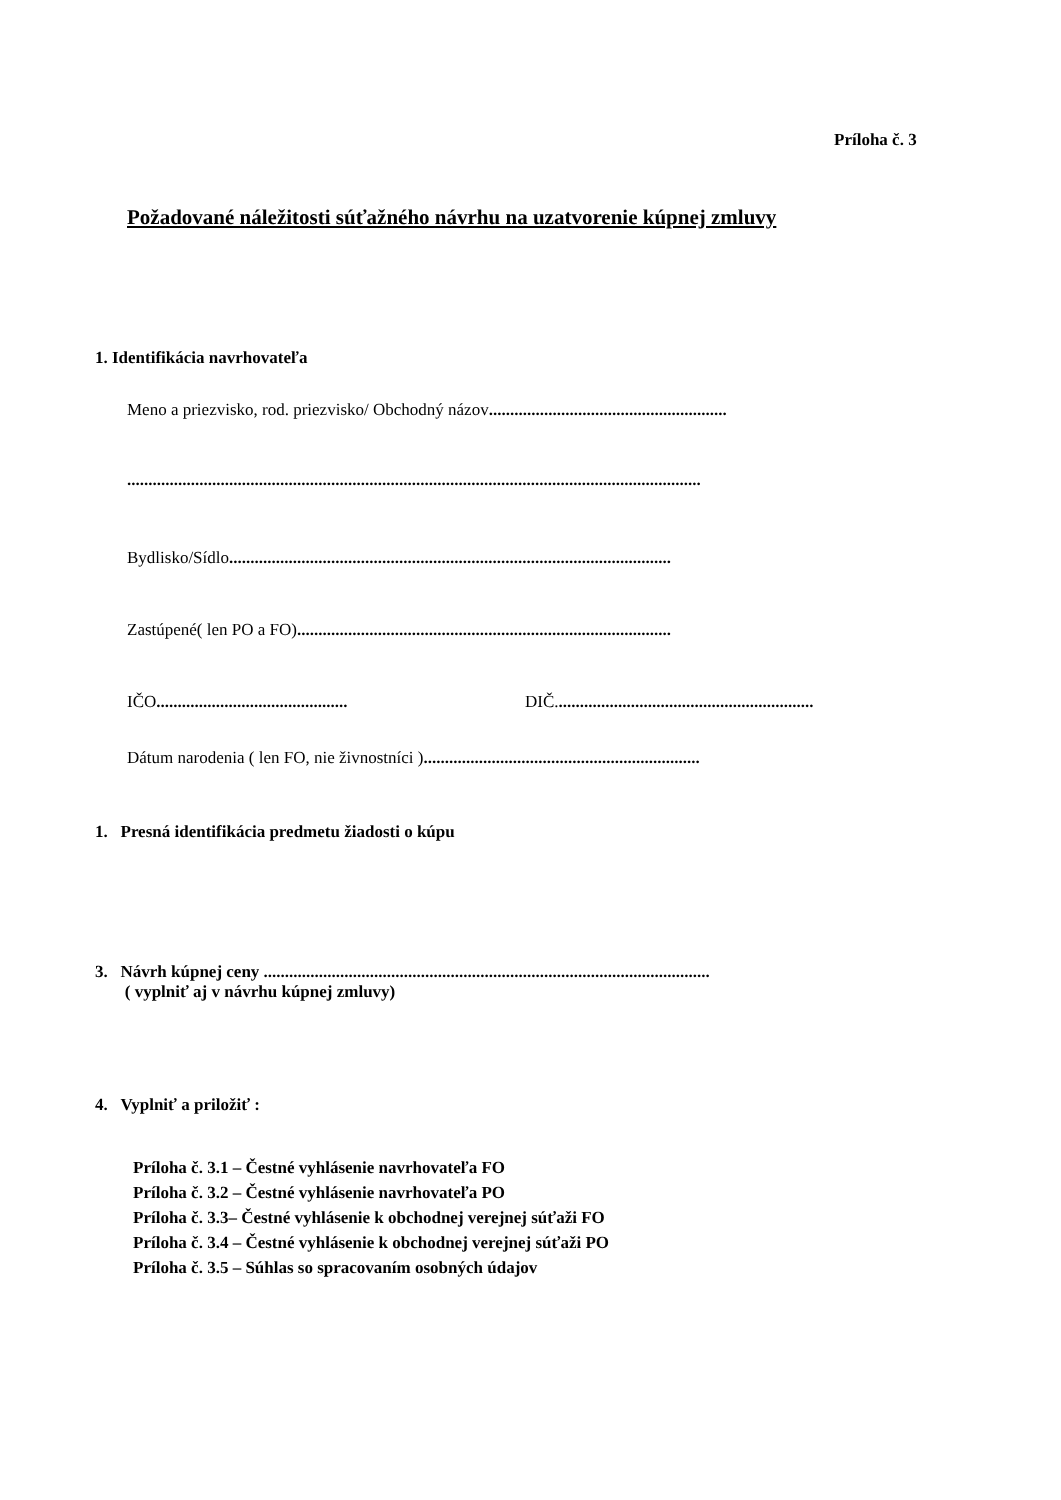Príloha č. 3
Požadované náležitosti súťažného návrhu na uzatvorenie kúpnej zmluvy
1. Identifikácia navrhovateľa
Meno a priezvisko, rod. priezvisko/ Obchodný názov........................................................
.......................................................................................................................................
Bydlisko/Sídlo........................................................................................................
Zastúpené( len PO a FO)........................................................................................
IČO.............................................
DIČ.............................................................
Dátum narodenia ( len FO, nie živnostníci ).................................................................
1. Presná identifikácia predmetu žiadosti o kúpu
3. Návrh kúpnej ceny .........................................................................................................
( vyplniť aj v návrhu kúpnej zmluvy)
4. Vyplniť a priložiť :
Príloha č. 3.1 – Čestné vyhlásenie navrhovateľa FO
Príloha č. 3.2 – Čestné vyhlásenie navrhovateľa PO
Príloha č. 3.3– Čestné vyhlásenie k obchodnej verejnej súťaži FO
Príloha č. 3.4 – Čestné vyhlásenie k obchodnej verejnej súťaži PO
Príloha č. 3.5 – Súhlas so spracovaním osobných údajov